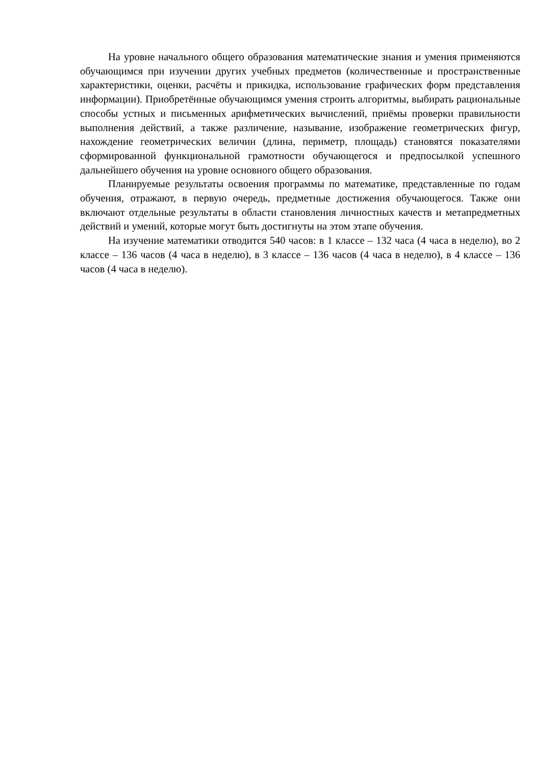На уровне начального общего образования математические знания и умения применяются обучающимся при изучении других учебных предметов (количественные и пространственные характеристики, оценки, расчёты и прикидка, использование графических форм представления информации). Приобретённые обучающимся умения строить алгоритмы, выбирать рациональные способы устных и письменных арифметических вычислений, приёмы проверки правильности выполнения действий, а также различение, называние, изображение геометрических фигур, нахождение геометрических величин (длина, периметр, площадь) становятся показателями сформированной функциональной грамотности обучающегося и предпосылкой успешного дальнейшего обучения на уровне основного общего образования.
Планируемые результаты освоения программы по математике, представленные по годам обучения, отражают, в первую очередь, предметные достижения обучающегося. Также они включают отдельные результаты в области становления личностных качеств и метапредметных действий и умений, которые могут быть достигнуты на этом этапе обучения.
На изучение математики отводится 540 часов: в 1 классе – 132 часа (4 часа в неделю), во 2 классе – 136 часов (4 часа в неделю), в 3 классе – 136 часов (4 часа в неделю), в 4 классе – 136 часов (4 часа в неделю).